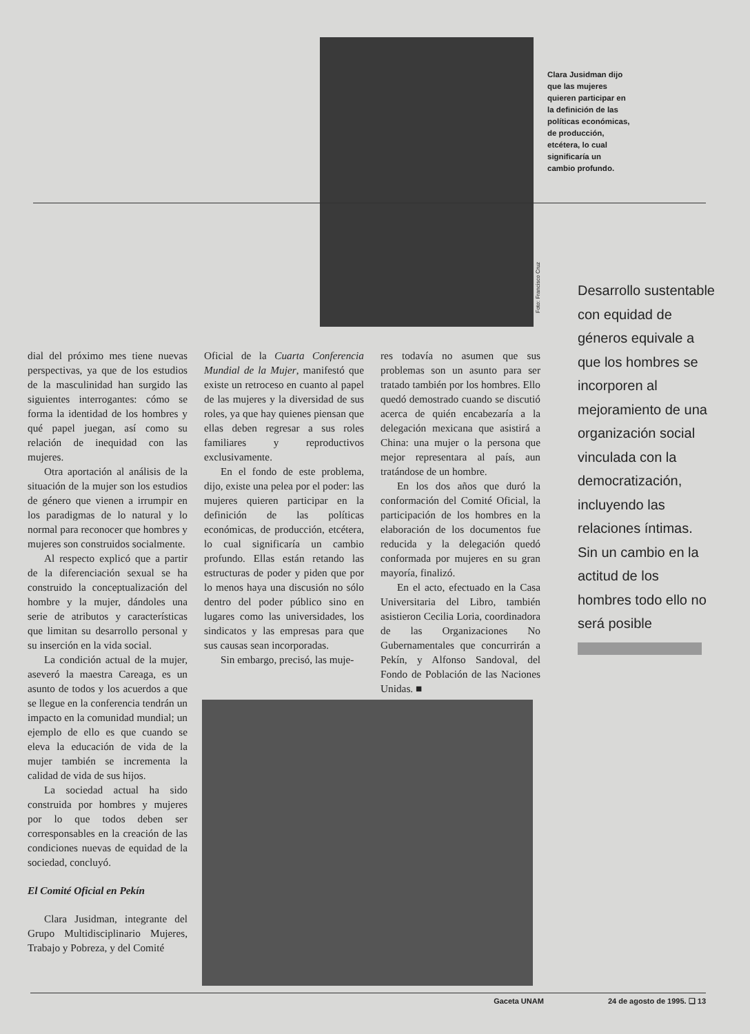Clara Jusidman dijo que las mujeres quieren participar en la definición de las políticas económicas, de producción, etcétera, lo cual significaría un cambio profundo.
Foto: Francisco Cruz
Desarrollo sustentable con equidad de géneros equivale a que los hombres se incorporen al mejoramiento de una organización social vinculada con la democratización, incluyendo las relaciones íntimas. Sin un cambio en la actitud de los hombres todo ello no será posible
dial del próximo mes tiene nuevas perspectivas, ya que de los estudios de la masculinidad han surgido las siguientes interrogantes: cómo se forma la identidad de los hombres y qué papel juegan, así como su relación de inequidad con las mujeres.
Otra aportación al análisis de la situación de la mujer son los estudios de género que vienen a irrumpir en los paradigmas de lo natural y lo normal para reconocer que hombres y mujeres son construidos socialmente.
Al respecto explicó que a partir de la diferenciación sexual se ha construido la conceptualización del hombre y la mujer, dándoles una serie de atributos y características que limitan su desarrollo personal y su inserción en la vida social.
La condición actual de la mujer, aseveró la maestra Careaga, es un asunto de todos y los acuerdos a que se llegue en la conferencia tendrán un impacto en la comunidad mundial; un ejemplo de ello es que cuando se eleva la educación de vida de la mujer también se incrementa la calidad de vida de sus hijos.
La sociedad actual ha sido construida por hombres y mujeres por lo que todos deben ser corresponsables en la creación de las condiciones nuevas de equidad de la sociedad, concluyó.
El Comité Oficial en Pekín
Clara Jusidman, integrante del Grupo Multidisciplinario Mujeres, Trabajo y Pobreza, y del Comité
Oficial de la Cuarta Conferencia Mundial de la Mujer, manifestó que existe un retroceso en cuanto al papel de las mujeres y la diversidad de sus roles, ya que hay quienes piensan que ellas deben regresar a sus roles familiares y reproductivos exclusivamente.
En el fondo de este problema, dijo, existe una pelea por el poder: las mujeres quieren participar en la definición de las políticas económicas, de producción, etcétera, lo cual significaría un cambio profundo. Ellas están retando las estructuras de poder y piden que por lo menos haya una discusión no sólo dentro del poder público sino en lugares como las universidades, los sindicatos y las empresas para que sus causas sean incorporadas.
Sin embargo, precisó, las muje-
res todavía no asumen que sus problemas son un asunto para ser tratado también por los hombres. Ello quedó demostrado cuando se discutió acerca de quién encabezaría a la delegación mexicana que asistirá a China: una mujer o la persona que mejor representara al país, aun tratándose de un hombre.
En los dos años que duró la conformación del Comité Oficial, la participación de los hombres en la elaboración de los documentos fue reducida y la delegación quedó conformada por mujeres en su gran mayoría, finalizó.
En el acto, efectuado en la Casa Universitaria del Libro, también asistieron Cecilia Loria, coordinadora de las Organizaciones No Gubernamentales que concurrirán a Pekín, y Alfonso Sandoval, del Fondo de Población de las Naciones Unidas. ■
Gaceta UNAM 24 de agosto de 1995. ❑ 13